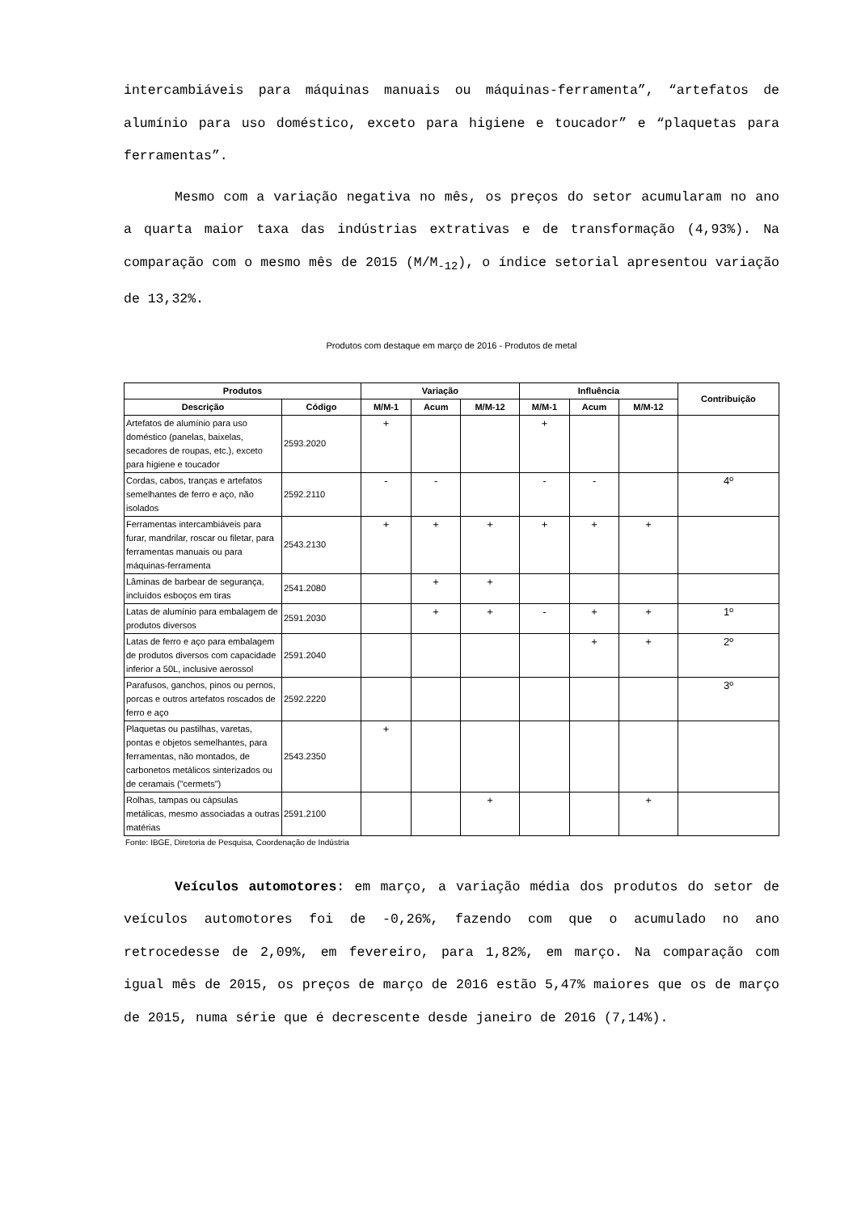intercambiáveis para máquinas manuais ou máquinas-ferramenta”, “artefatos de alumínio para uso doméstico, exceto para higiene e toucador” e “plaquetas para ferramentas”.
Mesmo com a variação negativa no mês, os preços do setor acumularam no ano a quarta maior taxa das indústrias extrativas e de transformação (4,93%). Na comparação com o mesmo mês de 2015 (M/M<sub>-12</sub>), o índice setorial apresentou variação de 13,32%.
Produtos com destaque em março de 2016 - Produtos de metal
| Produtos | | Variação | | | Influência | | | Contribuição |
| --- | --- | --- | --- | --- | --- | --- | --- | --- |
| Descrição | Código | M/M-1 | Acum | M/M-12 | M/M-1 | Acum | M/M-12 | |
| Artefatos de alumínio para uso doméstico (panelas, baixelas, secadores de roupas, etc.), exceto para higiene e toucador | 2593.2020 | + | | | + | | | |
| Cordas, cabos, tranças e artefatos semelhantes de ferro e aço, não isolados | 2592.2110 | - | - | | - | - | | 4º |
| Ferramentas intercambiáveis para furar, mandrilar, roscar ou filetar, para ferramentas manuais ou para máquinas-ferramenta | 2543.2130 | + | + | + | + | + | + | |
| Lâminas de barbear de segurança, incluídos esboços em tiras | 2541.2080 | | + | + | | | | |
| Latas de alumínio para embalagem de produtos diversos | 2591.2030 | | + | + | - | + | + | 1º |
| Latas de ferro e aço para embalagem de produtos diversos com capacidade inferior a 50L, inclusive aerossol | 2591.2040 | | | | | + | + | 2º |
| Parafusos, ganchos, pinos ou pernos, porcas e outros artefatos roscados de ferro e aço | 2592.2220 | | | | | | | 3º |
| Plaquetas ou pastilhas, varetas, pontas e objetos semelhantes, para ferramentas, não montados, de carbonetos metálicos sinterizados ou de ceramais ("cermets") | 2543.2350 | + | | | | | | |
| Rolhas, tampas ou cápsulas metálicas, mesmo associadas a outras matérias | 2591.2100 | | | + | | | + | |
Fonte: IBGE, Diretoria de Pesquisa, Coordenação de Indústria
Veículos automotores: em março, a variação média dos produtos do setor de veículos automotores foi de -0,26%, fazendo com que o acumulado no ano retrocedesse de 2,09%, em fevereiro, para 1,82%, em março. Na comparação com igual mês de 2015, os preços de março de 2016 estão 5,47% maiores que os de março de 2015, numa série que é decrescente desde janeiro de 2016 (7,14%).